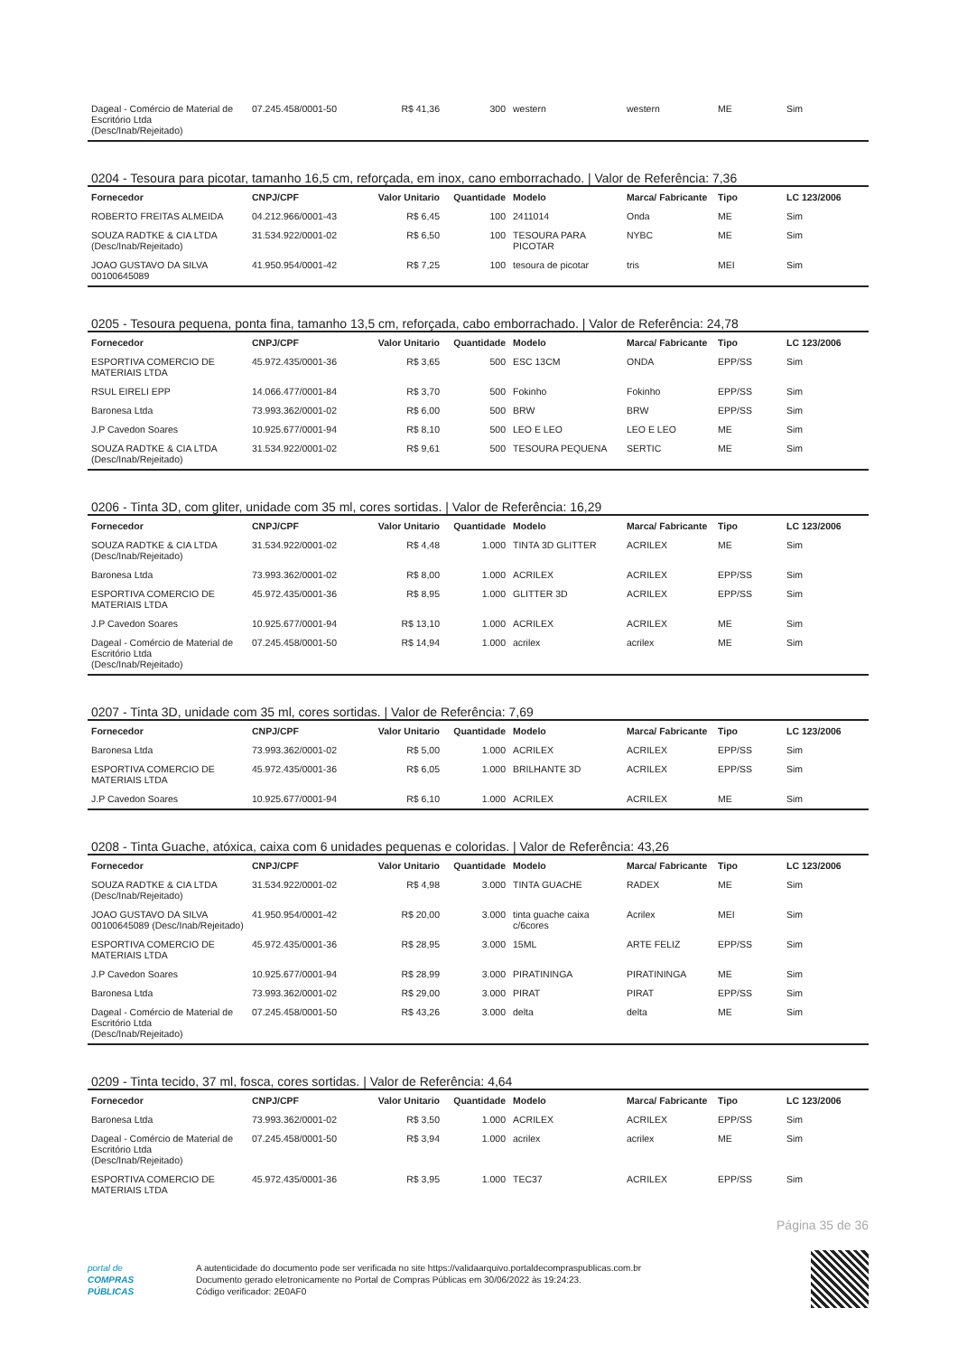| Dageal - Comércio de Material de Escritório Ltda (Desc/Inab/Rejeitado) | 07.245.458/0001-50 | R$ 41,36 | 300 | western | western | ME | Sim |
0204 - Tesoura para picotar, tamanho 16,5 cm, reforçada, em inox, cano emborrachado. | Valor de Referência: 7,36
| Fornecedor | CNPJ/CPF | Valor Unitario | Quantidade | Modelo | Marca/ Fabricante | Tipo | LC 123/2006 |
| --- | --- | --- | --- | --- | --- | --- | --- |
| ROBERTO FREITAS ALMEIDA | 04.212.966/0001-43 | R$ 6,45 | 100 | 2411014 | Onda | ME | Sim |
| SOUZA RADTKE & CIA LTDA (Desc/Inab/Rejeitado) | 31.534.922/0001-02 | R$ 6,50 | 100 | TESOURA PARA PICOTAR | NYBC | ME | Sim |
| JOAO GUSTAVO DA SILVA 00100645089 | 41.950.954/0001-42 | R$ 7,25 | 100 | tesoura de picotar | tris | MEI | Sim |
0205 - Tesoura pequena, ponta fina, tamanho 13,5 cm, reforçada, cabo emborrachado. | Valor de Referência: 24,78
| Fornecedor | CNPJ/CPF | Valor Unitario | Quantidade | Modelo | Marca/ Fabricante | Tipo | LC 123/2006 |
| --- | --- | --- | --- | --- | --- | --- | --- |
| ESPORTIVA COMERCIO DE MATERIAIS LTDA | 45.972.435/0001-36 | R$ 3,65 | 500 | ESC 13CM | ONDA | EPP/SS | Sim |
| RSUL EIRELI EPP | 14.066.477/0001-84 | R$ 3,70 | 500 | Fokinho | Fokinho | EPP/SS | Sim |
| Baronesa Ltda | 73.993.362/0001-02 | R$ 6,00 | 500 | BRW | BRW | EPP/SS | Sim |
| J.P Cavedon Soares | 10.925.677/0001-94 | R$ 8,10 | 500 | LEO E LEO | LEO E LEO | ME | Sim |
| SOUZA RADTKE & CIA LTDA (Desc/Inab/Rejeitado) | 31.534.922/0001-02 | R$ 9,61 | 500 | TESOURA PEQUENA | SERTIC | ME | Sim |
0206 - Tinta 3D, com gliter, unidade com 35 ml, cores sortidas. | Valor de Referência: 16,29
| Fornecedor | CNPJ/CPF | Valor Unitario | Quantidade | Modelo | Marca/ Fabricante | Tipo | LC 123/2006 |
| --- | --- | --- | --- | --- | --- | --- | --- |
| SOUZA RADTKE & CIA LTDA (Desc/Inab/Rejeitado) | 31.534.922/0001-02 | R$ 4,48 | 1.000 | TINTA 3D GLITTER | ACRILEX | ME | Sim |
| Baronesa Ltda | 73.993.362/0001-02 | R$ 8,00 | 1.000 | ACRILEX | ACRILEX | EPP/SS | Sim |
| ESPORTIVA COMERCIO DE MATERIAIS LTDA | 45.972.435/0001-36 | R$ 8,95 | 1.000 | GLITTER 3D | ACRILEX | EPP/SS | Sim |
| J.P Cavedon Soares | 10.925.677/0001-94 | R$ 13,10 | 1.000 | ACRILEX | ACRILEX | ME | Sim |
| Dageal - Comércio de Material de Escritório Ltda (Desc/Inab/Rejeitado) | 07.245.458/0001-50 | R$ 14,94 | 1.000 | acrilex | acrilex | ME | Sim |
0207 - Tinta 3D, unidade com 35 ml, cores sortidas. | Valor de Referência: 7,69
| Fornecedor | CNPJ/CPF | Valor Unitario | Quantidade | Modelo | Marca/ Fabricante | Tipo | LC 123/2006 |
| --- | --- | --- | --- | --- | --- | --- | --- |
| Baronesa Ltda | 73.993.362/0001-02 | R$ 5,00 | 1.000 | ACRILEX | ACRILEX | EPP/SS | Sim |
| ESPORTIVA COMERCIO DE MATERIAIS LTDA | 45.972.435/0001-36 | R$ 6,05 | 1.000 | BRILHANTE 3D | ACRILEX | EPP/SS | Sim |
| J.P Cavedon Soares | 10.925.677/0001-94 | R$ 6,10 | 1.000 | ACRILEX | ACRILEX | ME | Sim |
0208 - Tinta Guache, atóxica, caixa com 6 unidades pequenas e coloridas. | Valor de Referência: 43,26
| Fornecedor | CNPJ/CPF | Valor Unitario | Quantidade | Modelo | Marca/ Fabricante | Tipo | LC 123/2006 |
| --- | --- | --- | --- | --- | --- | --- | --- |
| SOUZA RADTKE & CIA LTDA (Desc/Inab/Rejeitado) | 31.534.922/0001-02 | R$ 4,98 | 3.000 | TINTA GUACHE | RADEX | ME | Sim |
| JOAO GUSTAVO DA SILVA 00100645089 (Desc/Inab/Rejeitado) | 41.950.954/0001-42 | R$ 20,00 | 3.000 | tinta guache caixa c/6cores | Acrilex | MEI | Sim |
| ESPORTIVA COMERCIO DE MATERIAIS LTDA | 45.972.435/0001-36 | R$ 28,95 | 3.000 | 15ML | ARTE FELIZ | EPP/SS | Sim |
| J.P Cavedon Soares | 10.925.677/0001-94 | R$ 28,99 | 3.000 | PIRATININGA | PIRATININGA | ME | Sim |
| Baronesa Ltda | 73.993.362/0001-02 | R$ 29,00 | 3.000 | PIRAT | PIRAT | EPP/SS | Sim |
| Dageal - Comércio de Material de Escritório Ltda (Desc/Inab/Rejeitado) | 07.245.458/0001-50 | R$ 43,26 | 3.000 | delta | delta | ME | Sim |
0209 - Tinta tecido, 37 ml, fosca, cores sortidas. | Valor de Referência: 4,64
| Fornecedor | CNPJ/CPF | Valor Unitario | Quantidade | Modelo | Marca/ Fabricante | Tipo | LC 123/2006 |
| --- | --- | --- | --- | --- | --- | --- | --- |
| Baronesa Ltda | 73.993.362/0001-02 | R$ 3,50 | 1.000 | ACRILEX | ACRILEX | EPP/SS | Sim |
| Dageal - Comércio de Material de Escritório Ltda (Desc/Inab/Rejeitado) | 07.245.458/0001-50 | R$ 3,94 | 1.000 | acrilex | acrilex | ME | Sim |
| ESPORTIVA COMERCIO DE MATERIAIS LTDA | 45.972.435/0001-36 | R$ 3,95 | 1.000 | TEC37 | ACRILEX | EPP/SS | Sim |
Página 35 de 36
portal de
COMPRAS
PÚBLICAS
A autenticidade do documento pode ser verificada no site https://validaarquivo.portaldecompraspublicas.com.br
Documento gerado eletronicamente no Portal de Compras Públicas em 30/06/2022 às 19:24:23.
Código verificador: 2E0AF0